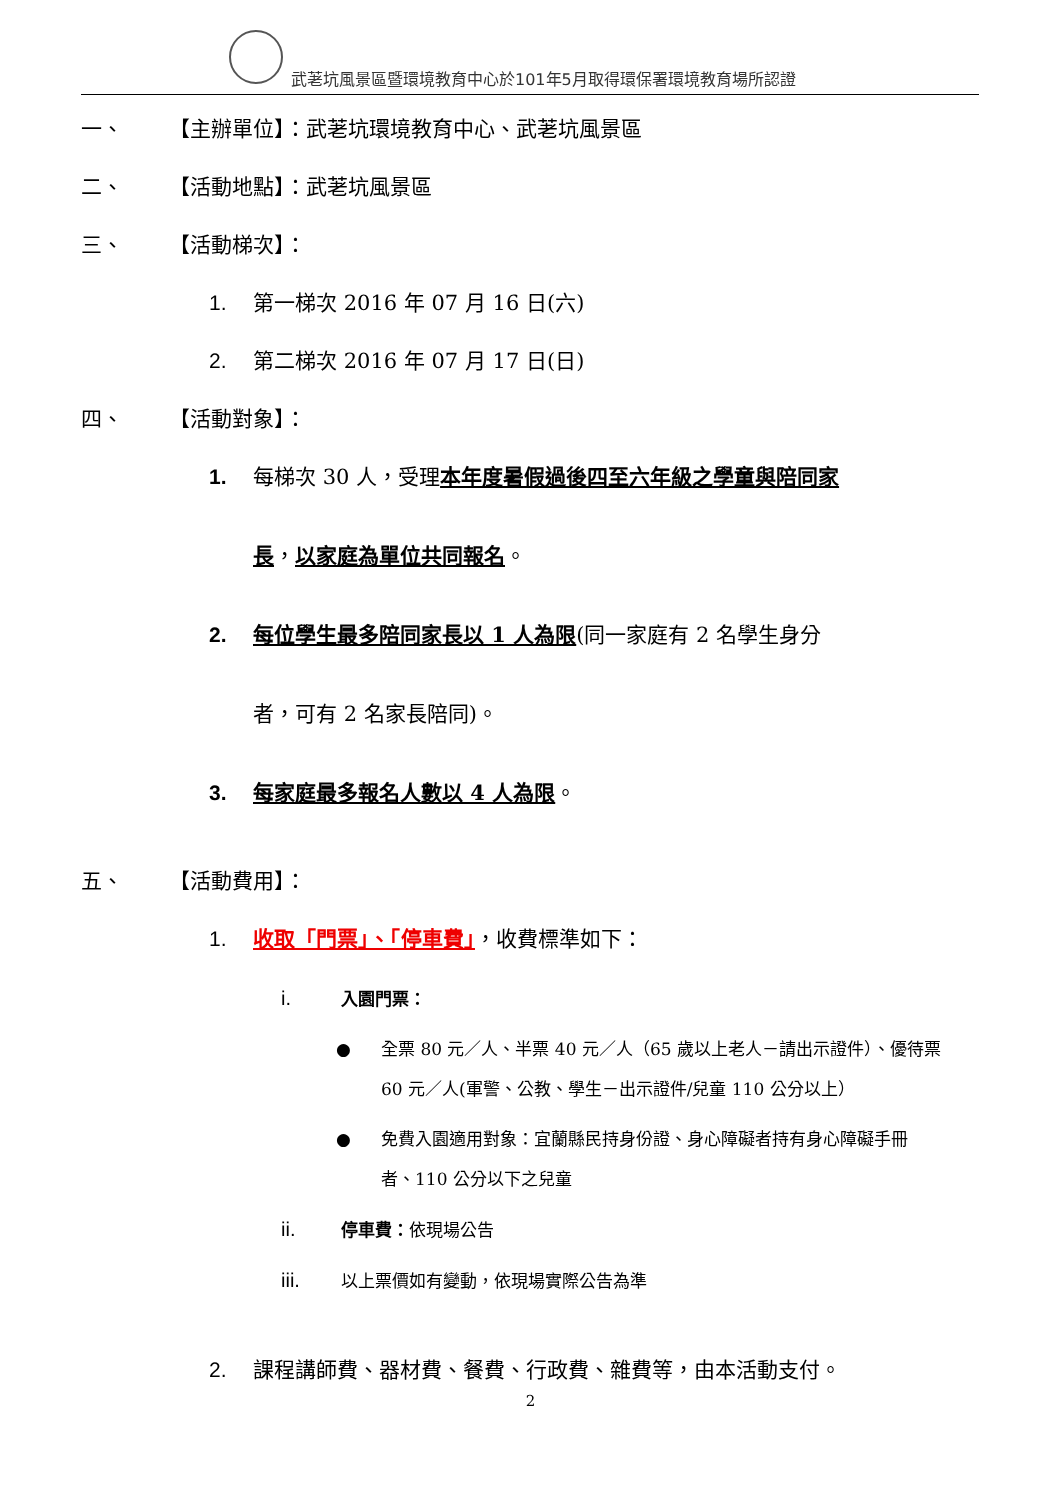武荖坑風景區暨環境教育中心於101年5月取得環保署環境教育場所認證
一、 【主辦單位】：武荖坑環境教育中心、武荖坑風景區
二、 【活動地點】：武荖坑風景區
三、 【活動梯次】：
1. 第一梯次 2016 年 07 月 16 日(六)
2. 第二梯次 2016 年 07 月 17 日(日)
四、 【活動對象】：
1. 每梯次 30 人，受理本年度暑假過後四至六年級之學童與陪同家
長，以家庭為單位共同報名。
2. 每位學生最多陪同家長以 1 人為限(同一家庭有 2 名學生身分
者，可有 2 名家長陪同)。
3. 每家庭最多報名人數以 4 人為限。
五、 【活動費用】：
1. 收取「門票」、「停車費」，收費標準如下：
i. 入園門票：
● 全票 80 元／人、半票 40 元／人（65 歲以上老人－請出示證件）、優待票 60 元／人(軍警、公教、學生－出示證件/兒童 110 公分以上）
● 免費入園適用對象：宜蘭縣民持身份證、身心障礙者持有身心障礙手冊者、110 公分以下之兒童
ii. 停車費：依現場公告
iii. 以上票價如有變動，依現場實際公告為準
2. 課程講師費、器材費、餐費、行政費、雜費等，由本活動支付。
2